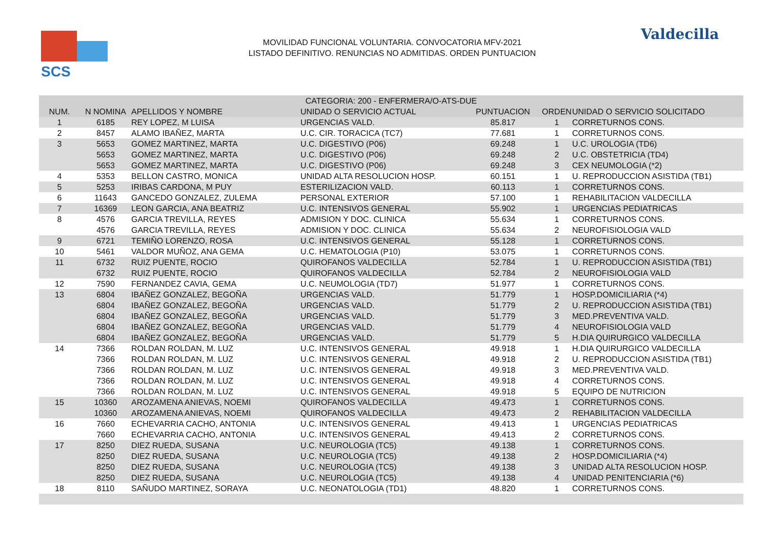SCS
MOVILIDAD FUNCIONAL VOLUNTARIA. CONVOCATORIA MFV-2021
LISTADO DEFINITIVO. RENUNCIAS NO ADMITIDAS. ORDEN PUNTUACION
Valdecilla
| CATEGORIA: 200 - ENFERMERA/O-ATS-DUE | | | | | | |
| --- | --- | --- | --- | --- | --- | --- |
| NUM. | N NOMINA | APELLIDOS Y NOMBRE | UNIDAD O SERVICIO ACTUAL | PUNTUACION | ORDEN | UNIDAD O SERVICIO SOLICITADO |
| 1 | 6185 | REY LOPEZ, M LUISA | URGENCIAS VALD. | 85.817 | 1 | CORRETURNOS CONS. |
| 2 | 8457 | ALAMO IBAÑEZ, MARTA | U.C. CIR. TORACICA (TC7) | 77.681 | 1 | CORRETURNOS CONS. |
| 3 | 5653 | GOMEZ MARTINEZ, MARTA | U.C. DIGESTIVO (P06) | 69.248 | 1 | U.C. UROLOGIA (TD6) |
| | 5653 | GOMEZ MARTINEZ, MARTA | U.C. DIGESTIVO (P06) | 69.248 | 2 | U.C. OBSTETRICIA (TD4) |
| | 5653 | GOMEZ MARTINEZ, MARTA | U.C. DIGESTIVO (P06) | 69.248 | 3 | CEX NEUMOLOGIA (*2) |
| 4 | 5353 | BELLON CASTRO, MONICA | UNIDAD ALTA RESOLUCION HOSP. | 60.151 | 1 | U. REPRODUCCION ASISTIDA (TB1) |
| 5 | 5253 | IRIBAS CARDONA, M PUY | ESTERILIZACION VALD. | 60.113 | 1 | CORRETURNOS CONS. |
| 6 | 11643 | GANCEDO GONZALEZ, ZULEMA | PERSONAL EXTERIOR | 57.100 | 1 | REHABILITACION VALDECILLA |
| 7 | 16369 | LEON GARCIA, ANA BEATRIZ | U.C. INTENSIVOS GENERAL | 55.902 | 1 | URGENCIAS PEDIATRICAS |
| 8 | 4576 | GARCIA TREVILLA, REYES | ADMISION Y DOC. CLINICA | 55.634 | 1 | CORRETURNOS CONS. |
| | 4576 | GARCIA TREVILLA, REYES | ADMISION Y DOC. CLINICA | 55.634 | 2 | NEUROFISIOLOGIA VALD |
| 9 | 6721 | TEMIÑO LORENZO, ROSA | U.C. INTENSIVOS GENERAL | 55.128 | 1 | CORRETURNOS CONS. |
| 10 | 5461 | VALDOR MUÑOZ, ANA GEMA | U.C. HEMATOLOGIA (P10) | 53.075 | 1 | CORRETURNOS CONS. |
| 11 | 6732 | RUIZ PUENTE, ROCIO | QUIROFANOS VALDECILLA | 52.784 | 1 | U. REPRODUCCION ASISTIDA (TB1) |
| | 6732 | RUIZ PUENTE, ROCIO | QUIROFANOS VALDECILLA | 52.784 | 2 | NEUROFISIOLOGIA VALD |
| 12 | 7590 | FERNANDEZ CAVIA, GEMA | U.C. NEUMOLOGIA (TD7) | 51.977 | 1 | CORRETURNOS CONS. |
| 13 | 6804 | IBAÑEZ GONZALEZ, BEGOÑA | URGENCIAS VALD. | 51.779 | 1 | HOSP.DOMICILIARIA (*4) |
| | 6804 | IBAÑEZ GONZALEZ, BEGOÑA | URGENCIAS VALD. | 51.779 | 2 | U. REPRODUCCION ASISTIDA (TB1) |
| | 6804 | IBAÑEZ GONZALEZ, BEGOÑA | URGENCIAS VALD. | 51.779 | 3 | MED.PREVENTIVA VALD. |
| | 6804 | IBAÑEZ GONZALEZ, BEGOÑA | URGENCIAS VALD. | 51.779 | 4 | NEUROFISIOLOGIA VALD |
| | 6804 | IBAÑEZ GONZALEZ, BEGOÑA | URGENCIAS VALD. | 51.779 | 5 | H.DIA QUIRURGICO VALDECILLA |
| 14 | 7366 | ROLDAN ROLDAN, M. LUZ | U.C. INTENSIVOS GENERAL | 49.918 | 1 | H.DIA QUIRURGICO VALDECILLA |
| | 7366 | ROLDAN ROLDAN, M. LUZ | U.C. INTENSIVOS GENERAL | 49.918 | 2 | U. REPRODUCCION ASISTIDA (TB1) |
| | 7366 | ROLDAN ROLDAN, M. LUZ | U.C. INTENSIVOS GENERAL | 49.918 | 3 | MED.PREVENTIVA VALD. |
| | 7366 | ROLDAN ROLDAN, M. LUZ | U.C. INTENSIVOS GENERAL | 49.918 | 4 | CORRETURNOS CONS. |
| | 7366 | ROLDAN ROLDAN, M. LUZ | U.C. INTENSIVOS GENERAL | 49.918 | 5 | EQUIPO DE NUTRICION |
| 15 | 10360 | AROZAMENA ANIEVAS, NOEMI | QUIROFANOS VALDECILLA | 49.473 | 1 | CORRETURNOS CONS. |
| | 10360 | AROZAMENA ANIEVAS, NOEMI | QUIROFANOS VALDECILLA | 49.473 | 2 | REHABILITACION VALDECILLA |
| 16 | 7660 | ECHEVARRIA CACHO, ANTONIA | U.C. INTENSIVOS GENERAL | 49.413 | 1 | URGENCIAS PEDIATRICAS |
| | 7660 | ECHEVARRIA CACHO, ANTONIA | U.C. INTENSIVOS GENERAL | 49.413 | 2 | CORRETURNOS CONS. |
| 17 | 8250 | DIEZ RUEDA, SUSANA | U.C. NEUROLOGIA (TC5) | 49.138 | 1 | CORRETURNOS CONS. |
| | 8250 | DIEZ RUEDA, SUSANA | U.C. NEUROLOGIA (TC5) | 49.138 | 2 | HOSP.DOMICILIARIA (*4) |
| | 8250 | DIEZ RUEDA, SUSANA | U.C. NEUROLOGIA (TC5) | 49.138 | 3 | UNIDAD ALTA RESOLUCION HOSP. |
| | 8250 | DIEZ RUEDA, SUSANA | U.C. NEUROLOGIA (TC5) | 49.138 | 4 | UNIDAD PENITENCIARIA (*6) |
| 18 | 8110 | SAÑUDO MARTINEZ, SORAYA | U.C. NEONATOLOGIA (TD1) | 48.820 | 1 | CORRETURNOS CONS. |